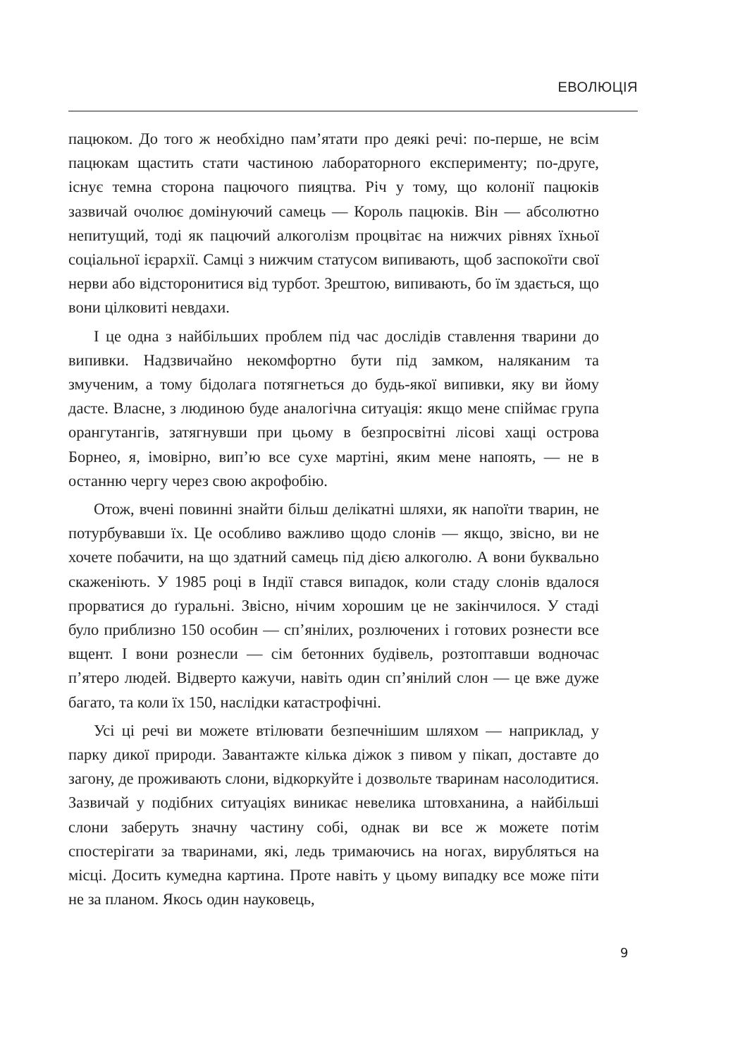ЕВОЛЮЦІЯ
пацюком. До того ж необхідно пам’ятати про деякі речі: по-перше, не всім пацюкам щастить стати частиною лабораторного експерименту; по-друге, існує темна сторона пацючого пияцтва. Річ у тому, що колонії пацюків зазвичай очолює домінуючий самець — Король пацюків. Він — абсолютно непитущий, тоді як пацючий алкоголізм процвітає на нижчих рівнях їхньої соціальної ієрархії. Самці з нижчим статусом випивають, щоб заспокоїти свої нерви або відсторонитися від турбот. Зрештою, випивають, бо їм здається, що вони цілковиті невдахи.
І це одна з найбільших проблем під час дослідів ставлення тварини до випивки. Надзвичайно некомфортно бути під замком, наляканим та змученим, а тому бідолага потягнеться до будь-якої випивки, яку ви йому дасте. Власне, з людиною буде аналогічна ситуація: якщо мене спіймає група орангутангів, затягнувши при цьому в безпросвітні лісові хащі острова Борнео, я, імовірно, вип’ю все сухе мартіні, яким мене напоять, — не в останню чергу через свою акрофобію.
Отож, вчені повинні знайти більш делікатні шляхи, як напоїти тварин, не потурбувавши їх. Це особливо важливо щодо слонів — якщо, звісно, ви не хочете побачити, на що здатний самець під дією алкоголю. А вони буквально скаженіють. У 1985 році в Індії стався випадок, коли стаду слонів вдалося прорватися до ґуральні. Звісно, нічим хорошим це не закінчилося. У стаді було приблизно 150 особин — сп’янілих, розлючених і готових рознести все вщент. І вони рознесли — сім бетонних будівель, розтоптавши водночас п’ятеро людей. Відверто кажучи, навіть один сп’янілий слон — це вже дуже багато, та коли їх 150, наслідки катастрофічні.
Усі ці речі ви можете втілювати безпечнішим шляхом — наприклад, у парку дикої природи. Завантажте кілька діжок з пивом у пікап, доставте до загону, де проживають слони, відкоркуйте і дозвольте тваринам насолодитися. Зазвичай у подібних ситуаціях виникає невелика штовханина, а найбільші слони заберуть значну частину собі, однак ви все ж можете потім спостерігати за тваринами, які, ледь тримаючись на ногах, вирубляться на місці. Досить кумедна картина. Проте навіть у цьому випадку все може піти не за планом. Якось один науковець,
9